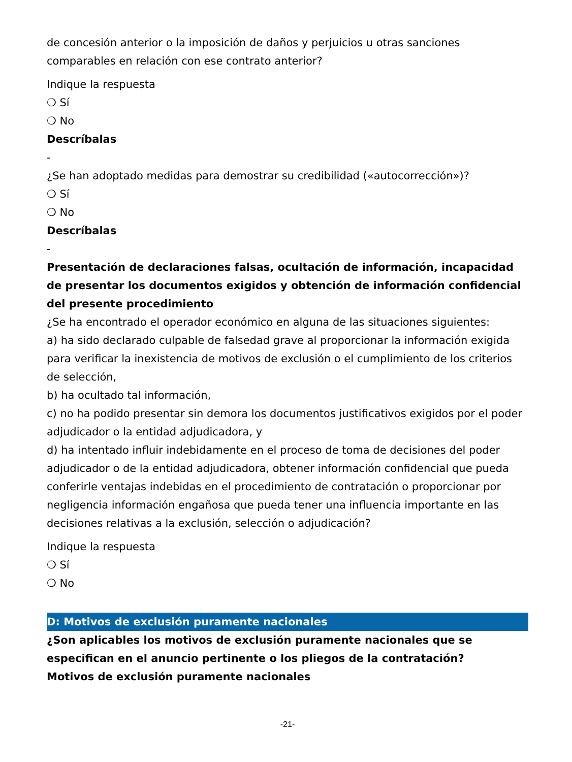de concesión anterior o la imposición de daños y perjuicios u otras sanciones comparables en relación con ese contrato anterior?
Indique la respuesta
❍ Sí
❍ No
Descríbalas
-
¿Se han adoptado medidas para demostrar su credibilidad («autocorrección»)?
❍ Sí
❍ No
Descríbalas
-
Presentación de declaraciones falsas, ocultación de información, incapacidad de presentar los documentos exigidos y obtención de información confidencial del presente procedimiento
¿Se ha encontrado el operador económico en alguna de las situaciones siguientes:
a) ha sido declarado culpable de falsedad grave al proporcionar la información exigida para verificar la inexistencia de motivos de exclusión o el cumplimiento de los criterios de selección,
b) ha ocultado tal información,
c) no ha podido presentar sin demora los documentos justificativos exigidos por el poder adjudicador o la entidad adjudicadora, y
d) ha intentado influir indebidamente en el proceso de toma de decisiones del poder adjudicador o de la entidad adjudicadora, obtener información confidencial que pueda conferirle ventajas indebidas en el procedimiento de contratación o proporcionar por negligencia información engañosa que pueda tener una influencia importante en las decisiones relativas a la exclusión, selección o adjudicación?
Indique la respuesta
❍ Sí
❍ No
D: Motivos de exclusión puramente nacionales
¿Son aplicables los motivos de exclusión puramente nacionales que se especifican en el anuncio pertinente o los pliegos de la contratación?
Motivos de exclusión puramente nacionales
-21-